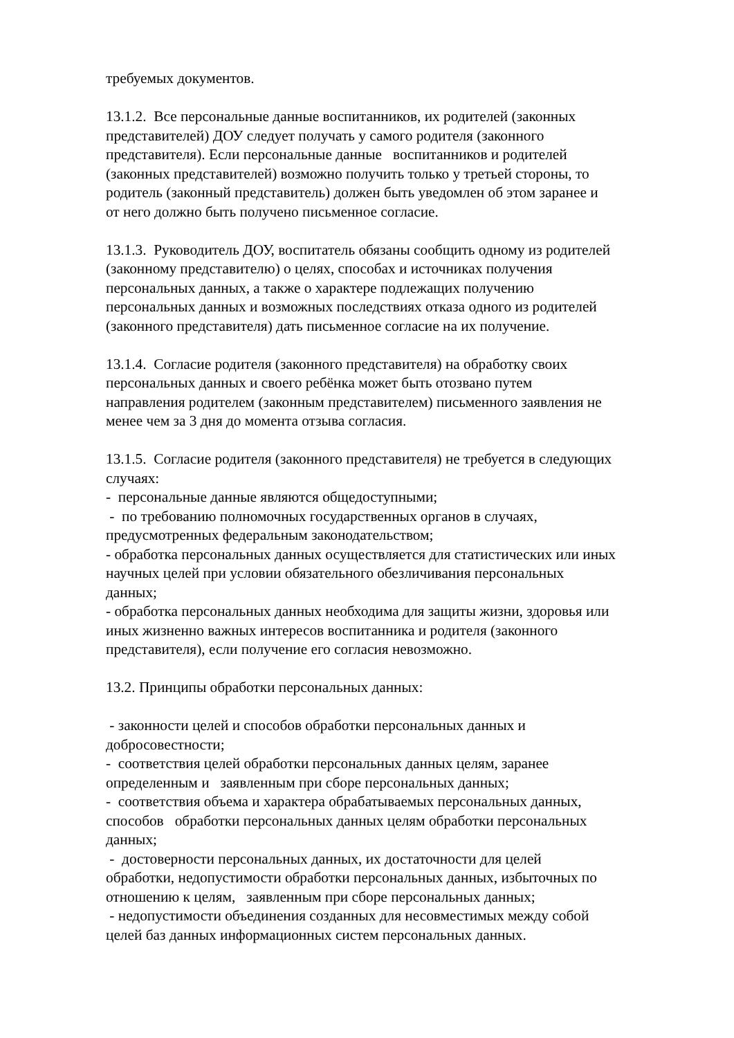требуемых документов.
13.1.2. Все персональные данные воспитанников, их родителей (законных
представителей) ДОУ следует получать у самого родителя (законного
представителя). Если персональные данные воспитанников и родителей
(законных представителей) возможно получить только у третьей стороны, то
родитель (законный представитель) должен быть уведомлен об этом заранее и
от него должно быть получено письменное согласие.
13.1.3. Руководитель ДОУ, воспитатель обязаны сообщить одному из родителей
(законному представителю) о целях, способах и источниках получения
персональных данных, а также о характере подлежащих получению
персональных данных и возможных последствиях отказа одного из родителей
(законного представителя) дать письменное согласие на их получение.
13.1.4. Согласие родителя (законного представителя) на обработку своих
персональных данных и своего ребёнка может быть отозвано путем
направления родителем (законным представителем) письменного заявления не
менее чем за 3 дня до момента отзыва согласия.
13.1.5. Согласие родителя (законного представителя) не требуется в следующих
случаях:
- персональные данные являются общедоступными;
- по требованию полномочных государственных органов в случаях,
предусмотренных федеральным законодательством;
- обработка персональных данных осуществляется для статистических или иных
научных целей при условии обязательного обезличивания персональных
данных;
- обработка персональных данных необходима для защиты жизни, здоровья или
иных жизненно важных интересов воспитанника и родителя (законного
представителя), если получение его согласия невозможно.
13.2. Принципы обработки персональных данных:
- законности целей и способов обработки персональных данных и
добросовестности;
- соответствия целей обработки персональных данных целям, заранее
определенным и заявленным при сборе персональных данных;
- соответствия объема и характера обрабатываемых персональных данных,
способов обработки персональных данных целям обработки персональных
данных;
- достоверности персональных данных, их достаточности для целей
обработки, недопустимости обработки персональных данных, избыточных по
отношению к целям, заявленным при сборе персональных данных;
- недопустимости объединения созданных для несовместимых между собой
целей баз данных информационных систем персональных данных.